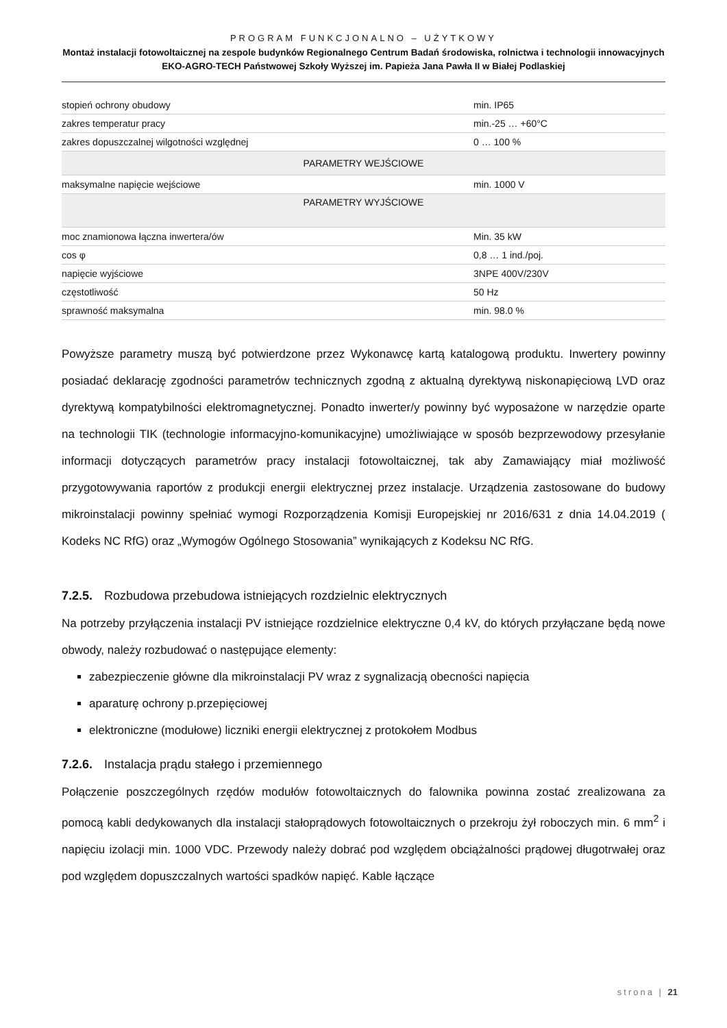PROGRAM FUNKCJONALNO – UŻYTKOWY
Montaż instalacji fotowoltaicznej na zespole budynków Regionalnego Centrum Badań środowiska, rolnictwa i technologii innowacyjnych EKO-AGRO-TECH Państwowej Szkoły Wyższej im. Papieża Jana Pawła II w Białej Podlaskiej
| stopień ochrony obudowy | min. IP65 |
| zakres temperatur pracy | min.-25 … +60°C |
| zakres dopuszczalnej wilgotności względnej | 0 … 100 % |
| PARAMETRY WEJŚCIOWE | |
| maksymalne napięcie wejściowe | min. 1000 V |
| PARAMETRY WYJŚCIOWE | |
| moc znamionowa łączna inwertera/ów | Min. 35 kW |
| cos φ | 0,8 … 1 ind./poj. |
| napięcie wyjściowe | 3NPE 400V/230V |
| częstotliwość | 50 Hz |
| sprawność maksymalna | min. 98.0 % |
Powyższe parametry muszą być potwierdzone przez Wykonawcę kartą katalogową produktu. Inwertery powinny posiadać deklarację zgodności parametrów technicznych zgodną z aktualną dyrektywą niskonapięciową LVD oraz dyrektywą kompatybilności elektromagnetycznej. Ponadto inwerter/y powinny być wyposażone w narzędzie oparte na technologii TIK (technologie informacyjno-komunikacyjne) umożliwiające w sposób bezprzewodowy przesyłanie informacji dotyczących parametrów pracy instalacji fotowoltaicznej, tak aby Zamawiający miał możliwość przygotowywania raportów z produkcji energii elektrycznej przez instalacje. Urządzenia zastosowane do budowy mikroinstalacji powinny spełniać wymogi Rozporządzenia Komisji Europejskiej nr 2016/631 z dnia 14.04.2019 ( Kodeks NC RfG) oraz „Wymogów Ogólnego Stosowania” wynikających z Kodeksu NC RfG.
7.2.5. Rozbudowa przebudowa istniejących rozdzielnic elektrycznych
Na potrzeby przyłączenia instalacji PV istniejące rozdzielnice elektryczne 0,4 kV, do których przyłączane będą nowe obwody, należy rozbudować o następujące elementy:
zabezpieczenie główne dla mikroinstalacji PV wraz z sygnalizacją obecności napięcia
aparaturę ochrony p.przepięciowej
elektroniczne (modułowe) liczniki energii elektrycznej z protokołem Modbus
7.2.6. Instalacja prądu stałego i przemiennego
Połączenie poszczególnych rzędów modułów fotowoltaicznych do falownika powinna zostać zrealizowana za pomocą kabli dedykowanych dla instalacji stałoprądowych fotowoltaicznych o przekroju żył roboczych min. 6 mm<sup>2</sup> i napięciu izolacji min. 1000 VDC. Przewody należy dobrać pod względem obciążalności prądowej długotrwałej oraz pod względem dopuszczalnych wartości spadków napięć. Kable łączące
strona | 21